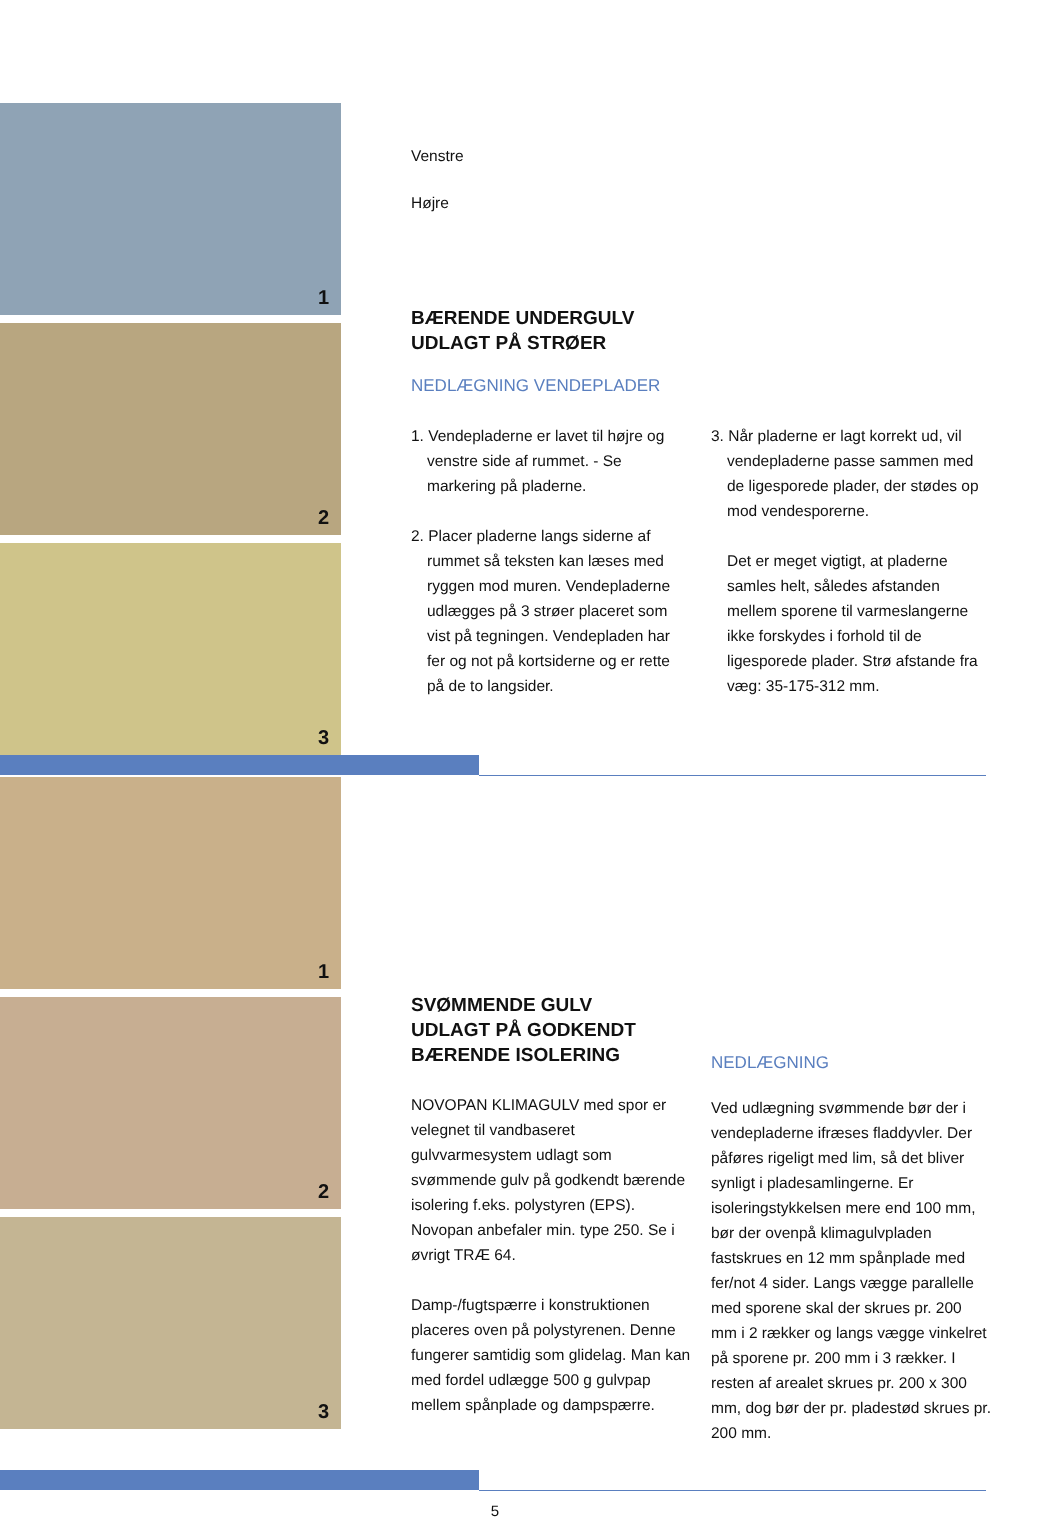1
2
3
Venstre
Højre
BÆRENDE UNDERGULV
UDLAGT PÅ STRØER
NEDLÆGNING VENDEPLADER
1. Vendepladerne er lavet til højre og venstre side af rummet. - Se markering på pladerne.
2. Placer pladerne langs siderne af rummet så teksten kan læses med ryggen mod muren. Vendepladerne udlægges på 3 strøer placeret som vist på tegningen. Vendepladen har fer og not på kortsiderne og er rette på de to langsider.
3. Når pladerne er lagt korrekt ud, vil vendepladerne passe sammen med de ligesporede plader, der stødes op mod vendesporerne.
Det er meget vigtigt, at pladerne samles helt, således afstanden mellem sporene til varmeslangerne ikke forskydes i forhold til de ligesporede plader. Strø afstande fra væg: 35-175-312 mm.
1
2
3
SVØMMENDE GULV
UDLAGT PÅ GODKENDT
BÆRENDE ISOLERING
NOVOPAN KLIMAGULV med spor er velegnet til vandbaseret gulvvarmesystem udlagt som svømmende gulv på godkendt bærende isolering f.eks. polystyren (EPS). Novopan anbefaler min. type 250. Se i øvrigt TRÆ 64.
Damp-/fugtspærre i konstruktionen placeres oven på polystyrenen. Denne fungerer samtidig som glidelag. Man kan med fordel udlægge 500 g gulvpap mellem spånplade og dampspærre.
NEDLÆGNING
Ved udlægning svømmende bør der i vendepladerne ifræses fladdyvler. Der påføres rigeligt med lim, så det bliver synligt i pladesamlingerne. Er isoleringstykkelsen mere end 100 mm, bør der ovenpå klimagulvpladen fastskrues en 12 mm spånplade med fer/not 4 sider. Langs vægge parallelle med sporene skal der skrues pr. 200 mm i 2 rækker og langs vægge vinkelret på sporene pr. 200 mm i 3 rækker. I resten af arealet skrues pr. 200 x 300 mm, dog bør der pr. pladestød skrues pr. 200 mm.
5